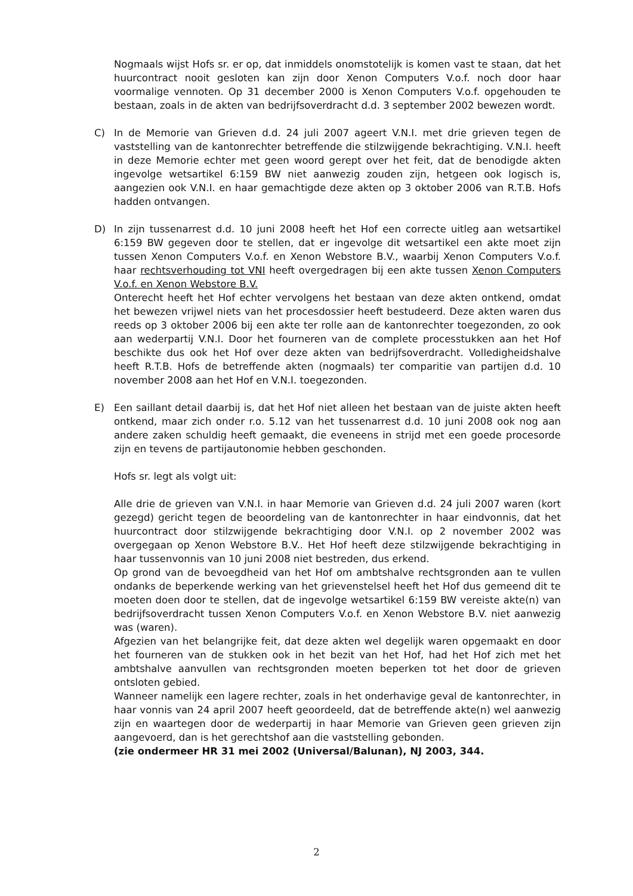Nogmaals wijst Hofs sr. er op, dat inmiddels onomstotelijk is komen vast te staan, dat het huurcontract nooit gesloten kan zijn door Xenon Computers V.o.f. noch door haar voormalige vennoten. Op 31 december 2000 is Xenon Computers V.o.f. opgehouden te bestaan, zoals in de akten van bedrijfsoverdracht d.d. 3 september 2002 bewezen wordt.
C) In de Memorie van Grieven d.d. 24 juli 2007 ageert V.N.I. met drie grieven tegen de vaststelling van de kantonrechter betreffende die stilzwijgende bekrachtiging. V.N.I. heeft in deze Memorie echter met geen woord gerept over het feit, dat de benodigde akten ingevolge wetsartikel 6:159 BW niet aanwezig zouden zijn, hetgeen ook logisch is, aangezien ook V.N.I. en haar gemachtigde deze akten op 3 oktober 2006 van R.T.B. Hofs hadden ontvangen.
D) In zijn tussenarrest d.d. 10 juni 2008 heeft het Hof een correcte uitleg aan wetsartikel 6:159 BW gegeven door te stellen, dat er ingevolge dit wetsartikel een akte moet zijn tussen Xenon Computers V.o.f. en Xenon Webstore B.V., waarbij Xenon Computers V.o.f. haar rechtsverhouding tot VNI heeft overgedragen bij een akte tussen Xenon Computers V.o.f. en Xenon Webstore B.V.
Onterecht heeft het Hof echter vervolgens het bestaan van deze akten ontkend, omdat het bewezen vrijwel niets van het procesdossier heeft bestudeerd. Deze akten waren dus reeds op 3 oktober 2006 bij een akte ter rolle aan de kantonrechter toegezonden, zo ook aan wederpartij V.N.I. Door het fourneren van de complete processtukken aan het Hof beschikte dus ook het Hof over deze akten van bedrijfsoverdracht. Volledigheidshalve heeft R.T.B. Hofs de betreffende akten (nogmaals) ter comparitie van partijen d.d. 10 november 2008 aan het Hof en V.N.I. toegezonden.
E) Een saillant detail daarbij is, dat het Hof niet alleen het bestaan van de juiste akten heeft ontkend, maar zich onder r.o. 5.12 van het tussenarrest d.d. 10 juni 2008 ook nog aan andere zaken schuldig heeft gemaakt, die eveneens in strijd met een goede procesorde zijn en tevens de partijautonomie hebben geschonden.
Hofs sr. legt als volgt uit:
Alle drie de grieven van V.N.I. in haar Memorie van Grieven d.d. 24 juli 2007 waren (kort gezegd) gericht tegen de beoordeling van de kantonrechter in haar eindvonnis, dat het huurcontract door stilzwijgende bekrachtiging door V.N.I. op 2 november 2002 was overgegaan op Xenon Webstore B.V.. Het Hof heeft deze stilzwijgende bekrachtiging in haar tussenvonnis van 10 juni 2008 niet bestreden, dus erkend.
Op grond van de bevoegdheid van het Hof om ambtshalve rechtsgronden aan te vullen ondanks de beperkende werking van het grievenstelsel heeft het Hof dus gemeend dit te moeten doen door te stellen, dat de ingevolge wetsartikel 6:159 BW vereiste akte(n) van bedrijfsoverdracht tussen Xenon Computers V.o.f. en Xenon Webstore B.V. niet aanwezig was (waren).
Afgezien van het belangrijke feit, dat deze akten wel degelijk waren opgemaakt en door het fourneren van de stukken ook in het bezit van het Hof, had het Hof zich met het ambtshalve aanvullen van rechtsgronden moeten beperken tot het door de grieven ontsloten gebied.
Wanneer namelijk een lagere rechter, zoals in het onderhavige geval de kantonrechter, in haar vonnis van 24 april 2007 heeft geoordeeld, dat de betreffende akte(n) wel aanwezig zijn en waartegen door de wederpartij in haar Memorie van Grieven geen grieven zijn aangevoerd, dan is het gerechtshof aan die vaststelling gebonden.
(zie ondermeer HR 31 mei 2002 (Universal/Balunan), NJ 2003, 344.
2